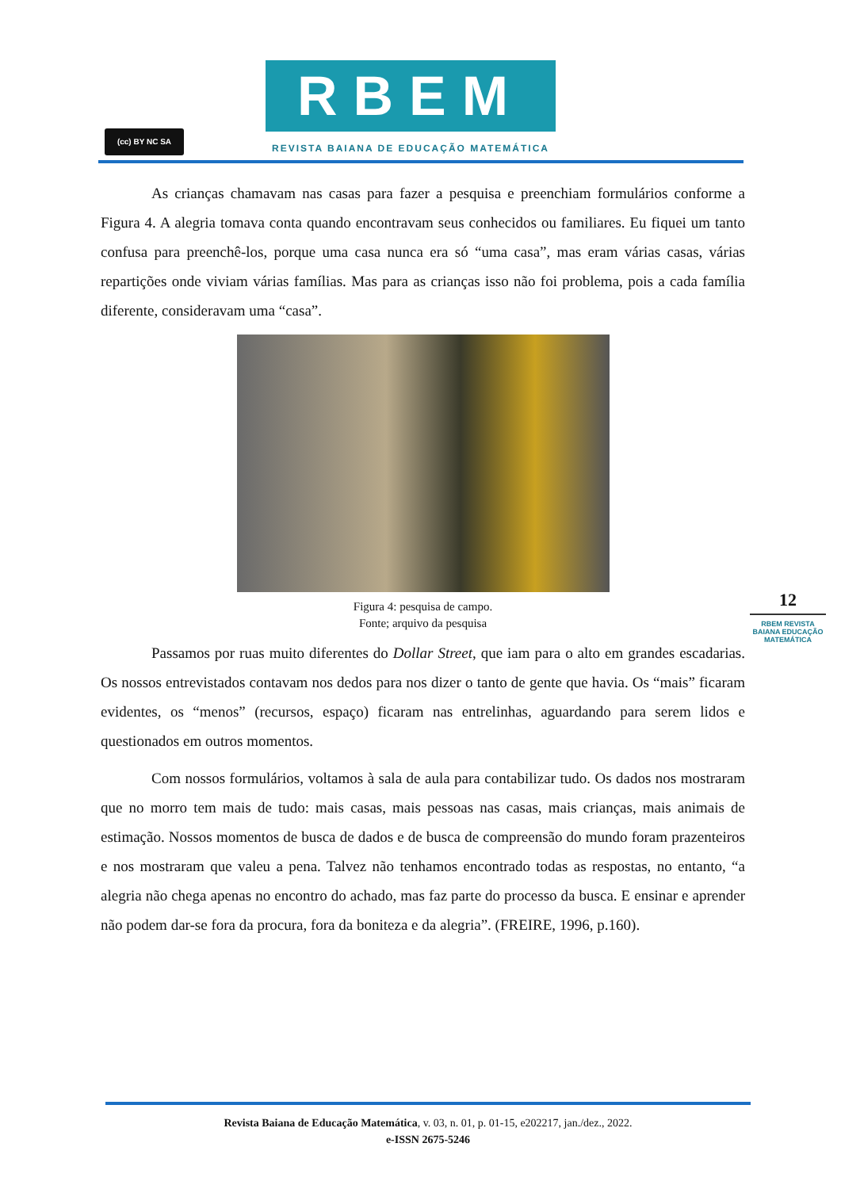(cc) BY NC SA
RBEM
REVISTA BAIANA DE EDUCAÇÃO MATEMÁTICA
As crianças chamavam nas casas para fazer a pesquisa e preenchiam formulários conforme a Figura 4. A alegria tomava conta quando encontravam seus conhecidos ou familiares. Eu fiquei um tanto confusa para preenchê-los, porque uma casa nunca era só “uma casa”, mas eram várias casas, várias repartições onde viviam várias famílias. Mas para as crianças isso não foi problema, pois a cada família diferente, consideravam uma “casa”.
Figura 4: pesquisa de campo.
Fonte; arquivo da pesquisa
Passamos por ruas muito diferentes do Dollar Street, que iam para o alto em grandes escadarias. Os nossos entrevistados contavam nos dedos para nos dizer o tanto de gente que havia. Os “mais” ficaram evidentes, os “menos” (recursos, espaço) ficaram nas entrelinhas, aguardando para serem lidos e questionados em outros momentos.
Com nossos formulários, voltamos à sala de aula para contabilizar tudo. Os dados nos mostraram que no morro tem mais de tudo: mais casas, mais pessoas nas casas, mais crianças, mais animais de estimação. Nossos momentos de busca de dados e de busca de compreensão do mundo foram prazenteiros e nos mostraram que valeu a pena. Talvez não tenhamos encontrado todas as respostas, no entanto, “a alegria não chega apenas no encontro do achado, mas faz parte do processo da busca. E ensinar e aprender não podem dar-se fora da procura, fora da boniteza e da alegria”. (FREIRE, 1996, p.160).
12
RBEM REVISTA BAIANA EDUCAÇÃO MATEMÁTICA
Revista Baiana de Educação Matemática, v. 03, n. 01, p. 01-15, e202217, jan./dez., 2022.
e-ISSN 2675-5246